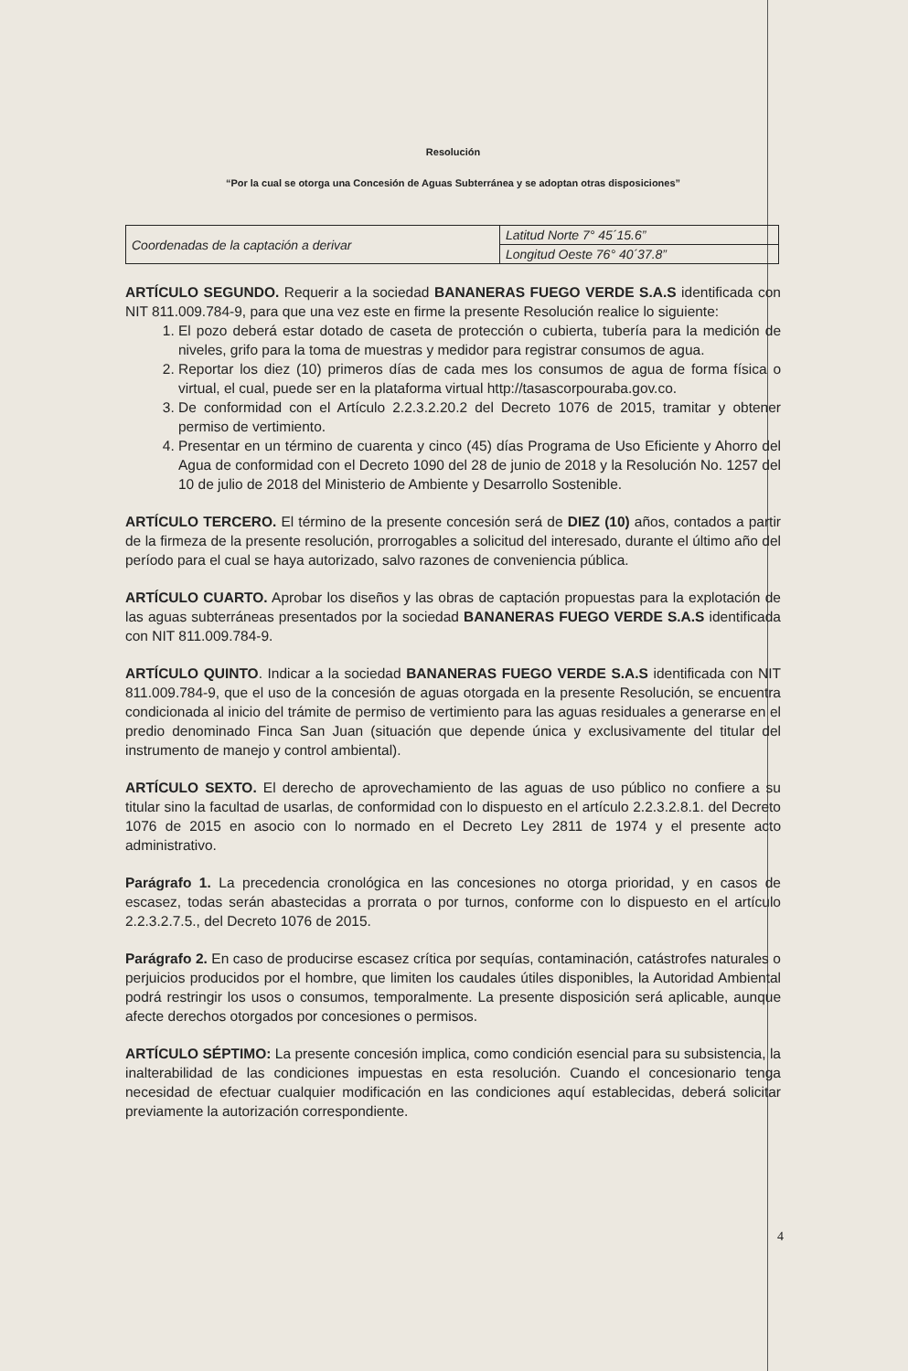Resolución
“Por la cual se otorga una Concesión de Aguas Subterránea y se adoptan otras disposiciones”
| Coordenadas de la captación a derivar | Latitud Norte 7° 45´15.6” |
| | Longitud Oeste 76° 40´37.8” |
ARTÍCULO SEGUNDO. Requerir a la sociedad BANANERAS FUEGO VERDE S.A.S identificada con NIT 811.009.784-9, para que una vez este en firme la presente Resolución realice lo siguiente:
1. El pozo deberá estar dotado de caseta de protección o cubierta, tubería para la medición de niveles, grifo para la toma de muestras y medidor para registrar consumos de agua.
2. Reportar los diez (10) primeros días de cada mes los consumos de agua de forma física o virtual, el cual, puede ser en la plataforma virtual http://tasascorpouraba.gov.co.
3. De conformidad con el Artículo 2.2.3.2.20.2 del Decreto 1076 de 2015, tramitar y obtener permiso de vertimiento.
4. Presentar en un término de cuarenta y cinco (45) días Programa de Uso Eficiente y Ahorro del Agua de conformidad con el Decreto 1090 del 28 de junio de 2018 y la Resolución No. 1257 del 10 de julio de 2018 del Ministerio de Ambiente y Desarrollo Sostenible.
ARTÍCULO TERCERO. El término de la presente concesión será de DIEZ (10) años, contados a partir de la firmeza de la presente resolución, prorrogables a solicitud del interesado, durante el último año del período para el cual se haya autorizado, salvo razones de conveniencia pública.
ARTÍCULO CUARTO. Aprobar los diseños y las obras de captación propuestas para la explotación de las aguas subterráneas presentados por la sociedad BANANERAS FUEGO VERDE S.A.S identificada con NIT 811.009.784-9.
ARTÍCULO QUINTO. Indicar a la sociedad BANANERAS FUEGO VERDE S.A.S identificada con NIT 811.009.784-9, que el uso de la concesión de aguas otorgada en la presente Resolución, se encuentra condicionada al inicio del trámite de permiso de vertimiento para las aguas residuales a generarse en el predio denominado Finca San Juan (situación que depende única y exclusivamente del titular del instrumento de manejo y control ambiental).
ARTÍCULO SEXTO. El derecho de aprovechamiento de las aguas de uso público no confiere a su titular sino la facultad de usarlas, de conformidad con lo dispuesto en el artículo 2.2.3.2.8.1. del Decreto 1076 de 2015 en asocio con lo normado en el Decreto Ley 2811 de 1974 y el presente acto administrativo.
Parágrafo 1. La precedencia cronológica en las concesiones no otorga prioridad, y en casos de escasez, todas serán abastecidas a prorrata o por turnos, conforme con lo dispuesto en el artículo 2.2.3.2.7.5., del Decreto 1076 de 2015.
Parágrafo 2. En caso de producirse escasez crítica por sequías, contaminación, catástrofes naturales o perjuicios producidos por el hombre, que limiten los caudales útiles disponibles, la Autoridad Ambiental podrá restringir los usos o consumos, temporalmente. La presente disposición será aplicable, aunque afecte derechos otorgados por concesiones o permisos.
ARTÍCULO SÉPTIMO: La presente concesión implica, como condición esencial para su subsistencia, la inalterabilidad de las condiciones impuestas en esta resolución. Cuando el concesionario tenga necesidad de efectuar cualquier modificación en las condiciones aquí establecidas, deberá solicitar previamente la autorización correspondiente.
4